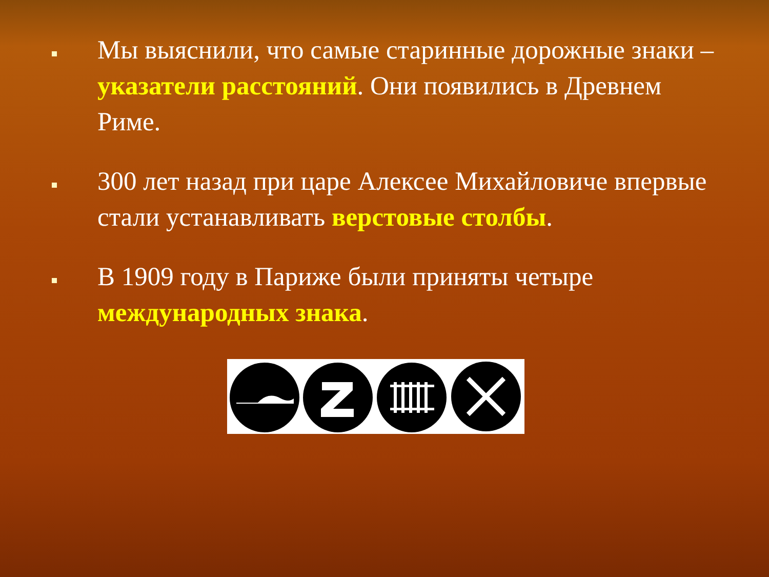Мы выяснили, что самые старинные дорожные знаки – указатели расстояний. Они появились в Древнем Риме.
300 лет назад при царе Алексее Михайловиче впервые стали устанавливать верстовые столбы.
В 1909 году в Париже были приняты четыре международных знака.